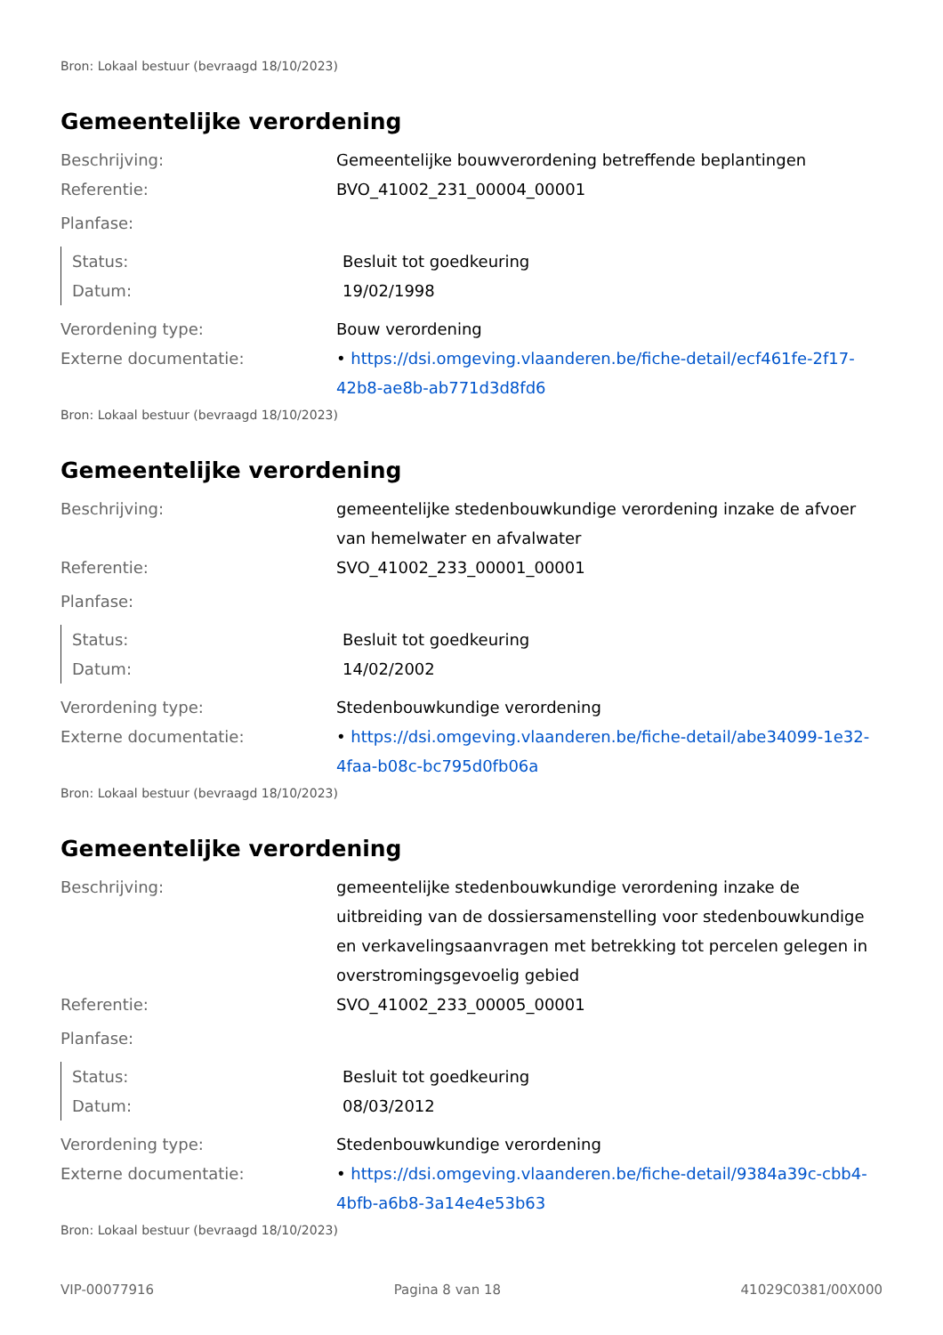Bron: Lokaal bestuur (bevraagd 18/10/2023)
Gemeentelijke verordening
Beschrijving: Gemeentelijke bouwverordening betreffende beplantingen
Referentie: BVO_41002_231_00004_00001
Planfase:
Status: Besluit tot goedkeuring
Datum: 19/02/1998
Verordening type: Bouw verordening
Externe documentatie: • https://dsi.omgeving.vlaanderen.be/fiche-detail/ecf461fe-2f17-42b8-ae8b-ab771d3d8fd6
Bron: Lokaal bestuur (bevraagd 18/10/2023)
Gemeentelijke verordening
Beschrijving: gemeentelijke stedenbouwkundige verordening inzake de afvoer van hemelwater en afvalwater
Referentie: SVO_41002_233_00001_00001
Planfase:
Status: Besluit tot goedkeuring
Datum: 14/02/2002
Verordening type: Stedenbouwkundige verordening
Externe documentatie: • https://dsi.omgeving.vlaanderen.be/fiche-detail/abe34099-1e32-4faa-b08c-bc795d0fb06a
Bron: Lokaal bestuur (bevraagd 18/10/2023)
Gemeentelijke verordening
Beschrijving: gemeentelijke stedenbouwkundige verordening inzake de uitbreiding van de dossiersamenstelling voor stedenbouwkundige en verkavelingsaanvragen met betrekking tot percelen gelegen in overstromingsgevoelig gebied
Referentie: SVO_41002_233_00005_00001
Planfase:
Status: Besluit tot goedkeuring
Datum: 08/03/2012
Verordening type: Stedenbouwkundige verordening
Externe documentatie: • https://dsi.omgeving.vlaanderen.be/fiche-detail/9384a39c-cbb4-4bfb-a6b8-3a14e4e53b63
Bron: Lokaal bestuur (bevraagd 18/10/2023)
VIP-00077916 Pagina 8 van 18 41029C0381/00X000